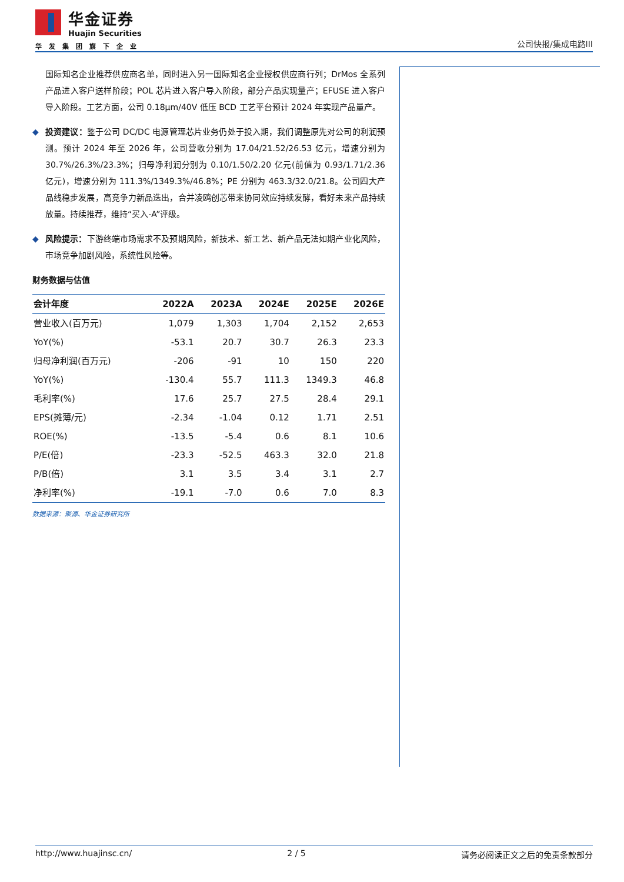华金证券
Huajin Securities
华发集团旗下企业
公司快报/集成电路III
国际知名企业推荐供应商名单，同时进入另一国际知名企业授权供应商行列；DrMos 全系列产品进入客户送样阶段；POL 芯片进入客户导入阶段，部分产品实现量产；EFUSE 进入客户导入阶段。工艺方面，公司 0.18μm/40V 低压 BCD 工艺平台预计 2024 年实现产品量产。
投资建议：鉴于公司 DC/DC 电源管理芯片业务仍处于投入期，我们调整原先对公司的利润预测。预计 2024 年至 2026 年，公司营收分别为 17.04/21.52/26.53 亿元，增速分别为 30.7%/26.3%/23.3%；归母净利润分别为 0.10/1.50/2.20 亿元(前值为 0.93/1.71/2.36 亿元)，增速分别为 111.3%/1349.3%/46.8%；PE 分别为 463.3/32.0/21.8。公司四大产品线稳步发展，高竞争力新品迭出，合并凌鸥创芯带来协同效应持续发酵，看好未来产品持续放量。持续推荐，维持“买入-A”评级。
风险提示：下游终端市场需求不及预期风险，新技术、新工艺、新产品无法如期产业化风险，市场竞争加剧风险，系统性风险等。
财务数据与估值
| 会计年度 | 2022A | 2023A | 2024E | 2025E | 2026E |
| --- | --- | --- | --- | --- | --- |
| 营业收入(百万元) | 1,079 | 1,303 | 1,704 | 2,152 | 2,653 |
| YoY(%) | -53.1 | 20.7 | 30.7 | 26.3 | 23.3 |
| 归母净利润(百万元) | -206 | -91 | 10 | 150 | 220 |
| YoY(%) | -130.4 | 55.7 | 111.3 | 1349.3 | 46.8 |
| 毛利率(%) | 17.6 | 25.7 | 27.5 | 28.4 | 29.1 |
| EPS(摊薄/元) | -2.34 | -1.04 | 0.12 | 1.71 | 2.51 |
| ROE(%) | -13.5 | -5.4 | 0.6 | 8.1 | 10.6 |
| P/E(倍) | -23.3 | -52.5 | 463.3 | 32.0 | 21.8 |
| P/B(倍) | 3.1 | 3.5 | 3.4 | 3.1 | 2.7 |
| 净利率(%) | -19.1 | -7.0 | 0.6 | 7.0 | 8.3 |
数据来源：聚源、华金证券研究所
http://www.huajinsc.cn/ 2 / 5 请务必阅读正文之后的免责条款部分